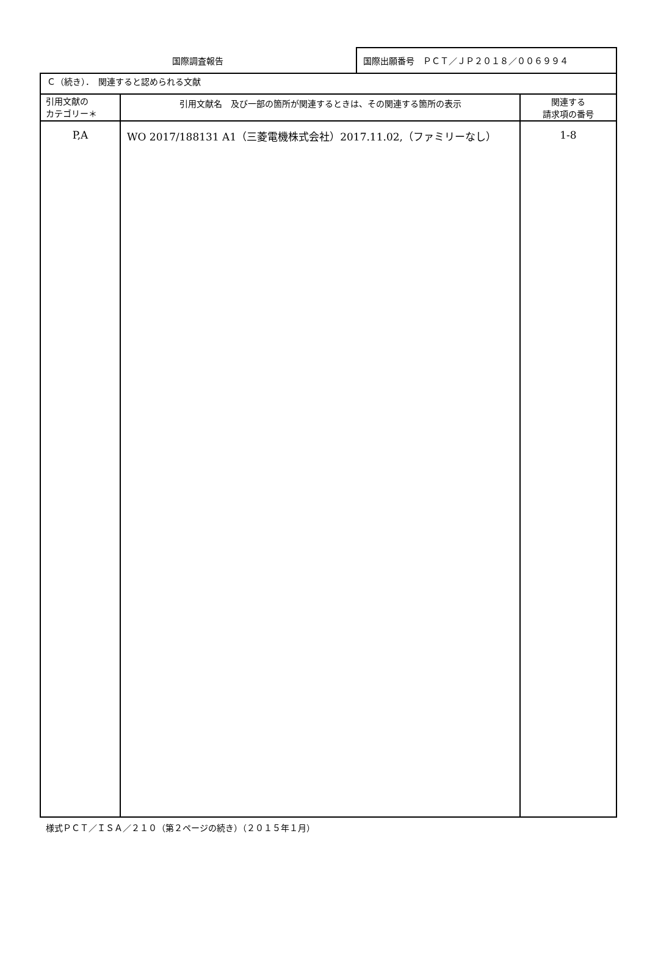国際調査報告 国際出願番号　ＰＣＴ／ＪＰ２０１８／００６９９４
| Ｃ（続き）． 関連すると認められる文献 | | |
| 引用文献の カテゴリー＊ | 引用文献名 及び一部の箇所が関連するときは、その関連する箇所の表示 | 関連する 請求項の番号 |
| P,A | WO 2017/188131 A1（三菱電機株式会社）2017.11.02,（ファミリーなし） | 1-8 |
様式ＰＣＴ／ＩＳＡ／２１０（第２ページの続き）（２０１５年１月）